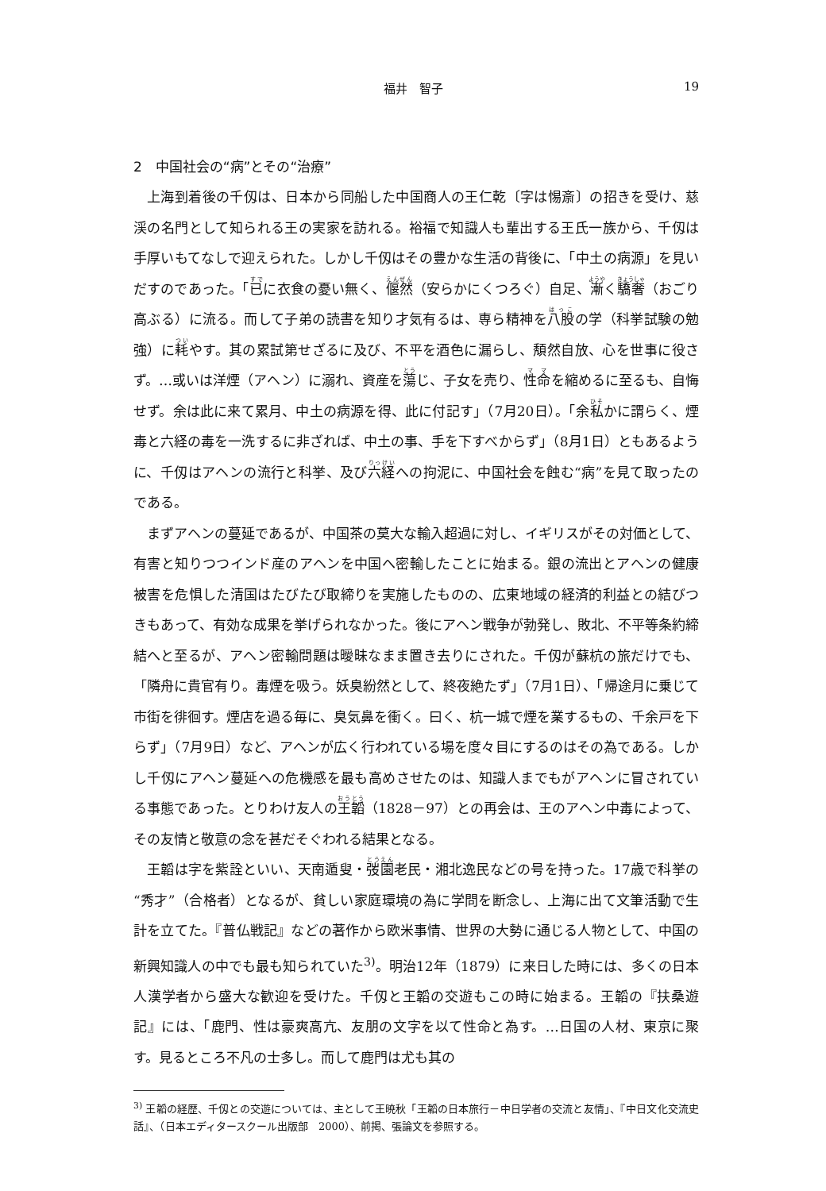福井　智子 19
2　中国社会の“病”とその“治療”
上海到着後の千仭は、日本から同船した中国商人の王仁乾〔字は惕斎〕の招きを受け、慈渓の名門として知られる王の実家を訪れる。裕福で知識人も輩出する王氏一族から、千仭は手厚いもてなしで迎えられた。しかし千仭はその豊かな生活の背後に、「中土の病源」を見いだすのであった。「已に衣食の憂い無く、偃然（安らかにくつろぐ）自足、漸く驕奢（おごり高ぶる）に流る。而して子弟の読書を知り才気有るは、専ら精神を八股の学（科挙試験の勉強）に耗やす。其の累試第せざるに及び、不平を酒色に漏らし、頽然自放、心を世事に役さず。…或いは洋煙（アヘン）に溺れ、資産を蕩じ、子女を売り、性命を縮めるに至るも、自悔せず。余は此に来て累月、中土の病源を得、此に付記す」（7月20日）。「余私かに謂らく、煙毒と六経の毒を一洗するに非ざれば、中土の事、手を下すべからず」（8月1日）ともあるように、千仭はアヘンの流行と科挙、及び六経への拘泥に、中国社会を蝕む“病”を見て取ったのである。
まずアヘンの蔓延であるが、中国茶の莫大な輸入超過に対し、イギリスがその対価として、有害と知りつつインド産のアヘンを中国へ密輸したことに始まる。銀の流出とアヘンの健康被害を危惧した清国はたびたび取締りを実施したものの、広東地域の経済的利益との結びつきもあって、有効な成果を挙げられなかった。後にアヘン戦争が勃発し、敗北、不平等条約締結へと至るが、アヘン密輸問題は曖昧なまま置き去りにされた。千仭が蘇杭の旅だけでも、「隣舟に貴官有り。毒煙を吸う。妖臭紛然として、終夜絶たず」（7月1日）、「帰途月に乗じて市街を徘徊す。煙店を過る毎に、臭気鼻を衝く。曰く、杭一城で煙を業するもの、千余戸を下らず」（7月9日）など、アヘンが広く行われている場を度々目にするのはその為である。しかし千仭にアヘン蔓延への危機感を最も高めさせたのは、知識人までもがアヘンに冒されている事態であった。とりわけ友人の王韜（1828－97）との再会は、王のアヘン中毒によって、その友情と敬意の念を甚だそぐわれる結果となる。
王韜は字を紫詮といい、天南遁叟・弢園老民・湘北逸民などの号を持った。17歳で科挙の“秀才”（合格者）となるが、貧しい家庭環境の為に学問を断念し、上海に出て文筆活動で生計を立てた。『普仏戦記』などの著作から欧米事情、世界の大勢に通じる人物として、中国の新興知識人の中でも最も知られていた<sup>3)</sup>。明治12年（1879）に来日した時には、多くの日本人漢学者から盛大な歓迎を受けた。千仭と王韜の交遊もこの時に始まる。王韜の『扶桑遊記』には、「鹿門、性は豪爽高亢、友朋の文字を以て性命と為す。…日国の人材、東京に聚す。見るところ不凡の士多し。而して鹿門は尤も其の
<sup>3)</sup> 王韜の経歴、千仭との交遊については、主として王暁秋「王韜の日本旅行－中日学者の交流と友情」、『中日文化交流史話』、（日本エディタースクール出版部　2000）、前掲、張論文を参照する。